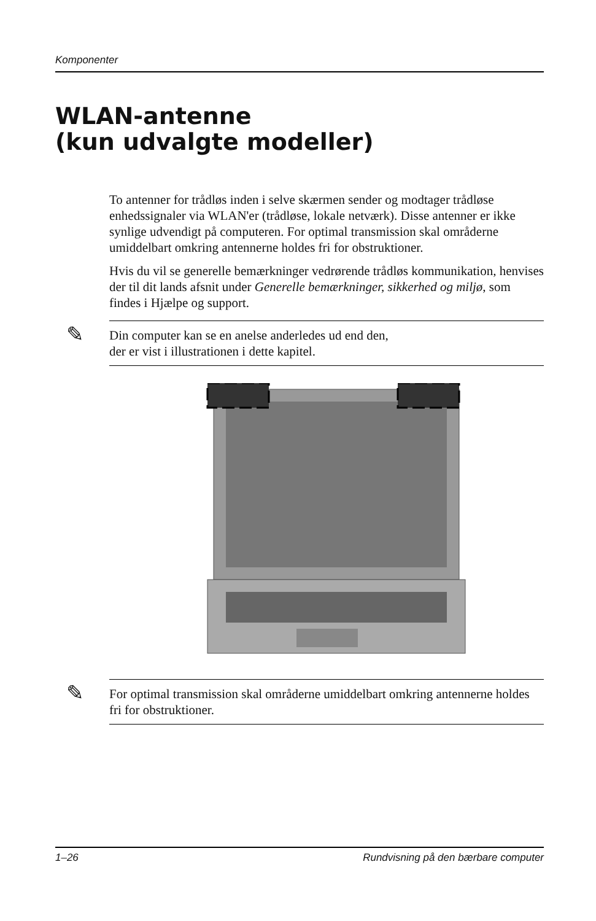Komponenter
WLAN-antenne
(kun udvalgte modeller)
To antenner for trådløs inden i selve skærmen sender og modtager trådløse enhedssignaler via WLAN'er (trådløse, lokale netværk). Disse antenner er ikke synlige udvendigt på computeren. For optimal transmission skal områderne umiddelbart omkring antennerne holdes fri for obstruktioner.
Hvis du vil se generelle bemærkninger vedrørende trådløs kommunikation, henvises der til dit lands afsnit under Generelle bemærkninger, sikkerhed og miljø, som findes i Hjælpe og support.
✎ Din computer kan se en anelse anderledes ud end den,
der er vist i illustrationen i dette kapitel.
✎ For optimal transmission skal områderne umiddelbart omkring antennerne holdes fri for obstruktioner.
1–26 Rundvisning på den bærbare computer